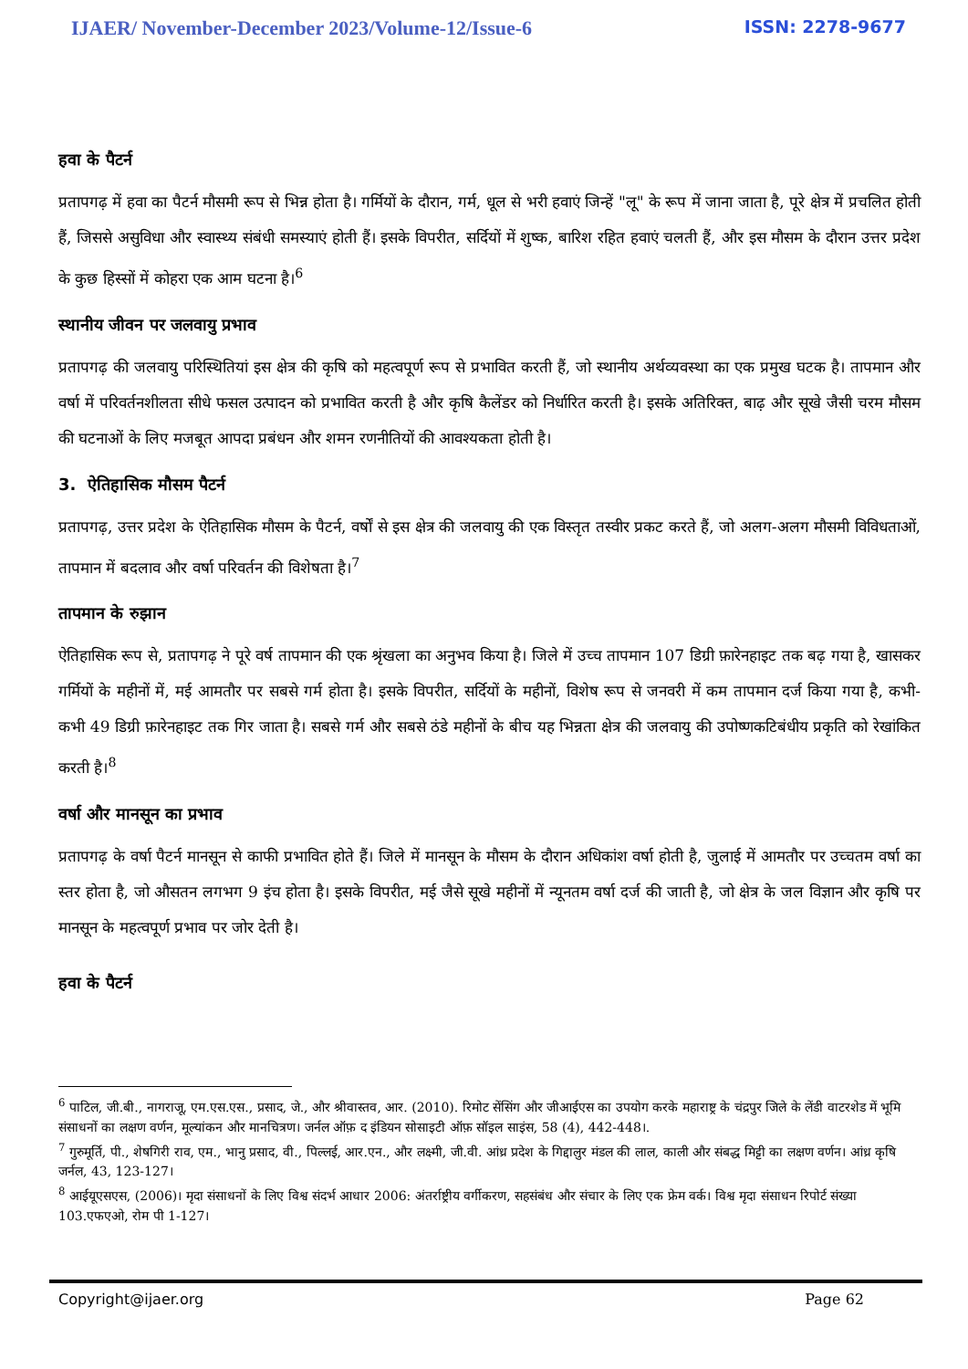IJAER/ November-December 2023/Volume-12/Issue-6 ISSN: 2278-9677
हवा के पैटर्न
प्रतापगढ़ में हवा का पैटर्न मौसमी रूप से भिन्न होता है। गर्मियों के दौरान, गर्म, धूल से भरी हवाएं जिन्हें "लू" के रूप में जाना जाता है, पूरे क्षेत्र में प्रचलित होती हैं, जिससे असुविधा और स्वास्थ्य संबंधी समस्याएं होती हैं। इसके विपरीत, सर्दियों में शुष्क, बारिश रहित हवाएं चलती हैं, और इस मौसम के दौरान उत्तर प्रदेश के कुछ हिस्सों में कोहरा एक आम घटना है।<sup>6</sup>
स्थानीय जीवन पर जलवायु प्रभाव
प्रतापगढ़ की जलवायु परिस्थितियां इस क्षेत्र की कृषि को महत्वपूर्ण रूप से प्रभावित करती हैं, जो स्थानीय अर्थव्यवस्था का एक प्रमुख घटक है। तापमान और वर्षा में परिवर्तनशीलता सीधे फसल उत्पादन को प्रभावित करती है और कृषि कैलेंडर को निर्धारित करती है। इसके अतिरिक्त, बाढ़ और सूखे जैसी चरम मौसम की घटनाओं के लिए मजबूत आपदा प्रबंधन और शमन रणनीतियों की आवश्यकता होती है।
3. ऐतिहासिक मौसम पैटर्न
प्रतापगढ़, उत्तर प्रदेश के ऐतिहासिक मौसम के पैटर्न, वर्षों से इस क्षेत्र की जलवायु की एक विस्तृत तस्वीर प्रकट करते हैं, जो अलग-अलग मौसमी विविधताओं, तापमान में बदलाव और वर्षा परिवर्तन की विशेषता है।<sup>7</sup>
तापमान के रुझान
ऐतिहासिक रूप से, प्रतापगढ़ ने पूरे वर्ष तापमान की एक श्रृंखला का अनुभव किया है। जिले में उच्च तापमान 107 डिग्री फ़ारेनहाइट तक बढ़ गया है, खासकर गर्मियों के महीनों में, मई आमतौर पर सबसे गर्म होता है। इसके विपरीत, सर्दियों के महीनों, विशेष रूप से जनवरी में कम तापमान दर्ज किया गया है, कभी-कभी 49 डिग्री फ़ारेनहाइट तक गिर जाता है। सबसे गर्म और सबसे ठंडे महीनों के बीच यह भिन्नता क्षेत्र की जलवायु की उपोष्णकटिबंधीय प्रकृति को रेखांकित करती है।<sup>8</sup>
वर्षा और मानसून का प्रभाव
प्रतापगढ़ के वर्षा पैटर्न मानसून से काफी प्रभावित होते हैं। जिले में मानसून के मौसम के दौरान अधिकांश वर्षा होती है, जुलाई में आमतौर पर उच्चतम वर्षा का स्तर होता है, जो औसतन लगभग 9 इंच होता है। इसके विपरीत, मई जैसे सूखे महीनों में न्यूनतम वर्षा दर्ज की जाती है, जो क्षेत्र के जल विज्ञान और कृषि पर मानसून के महत्वपूर्ण प्रभाव पर जोर देती है।
हवा के पैटर्न
<sup>6</sup> पाटिल, जी.बी., नागराजू, एम.एस.एस., प्रसाद, जे., और श्रीवास्तव, आर. (2010). रिमोट सेंसिंग और जीआईएस का उपयोग करके महाराष्ट्र के चंद्रपुर जिले के लेंडी वाटरशेड में भूमि संसाधनों का लक्षण वर्णन, मूल्यांकन और मानचित्रण। जर्नल ऑफ़ द इंडियन सोसाइटी ऑफ़ सॉइल साइंस, 58 (4), 442-448।.
<sup>7</sup> गुरुमूर्ति, पी., शेषगिरी राव, एम., भानु प्रसाद, वी., पिल्लई, आर.एन., और लक्ष्मी, जी.वी. आंध्र प्रदेश के गिद्दालुर मंडल की लाल, काली और संबद्ध मिट्टी का लक्षण वर्णन। आंध्र कृषि जर्नल, 43, 123-127।
<sup>8</sup> आईयूएसएस, (2006)। मृदा संसाधनों के लिए विश्व संदर्भ आधार 2006: अंतर्राष्ट्रीय वर्गीकरण, सहसंबंध और संचार के लिए एक फ्रेम वर्क। विश्व मृदा संसाधन रिपोर्ट संख्या 103.एफएओ, रोम पी 1-127।
Copyright@ijaer.org Page 62